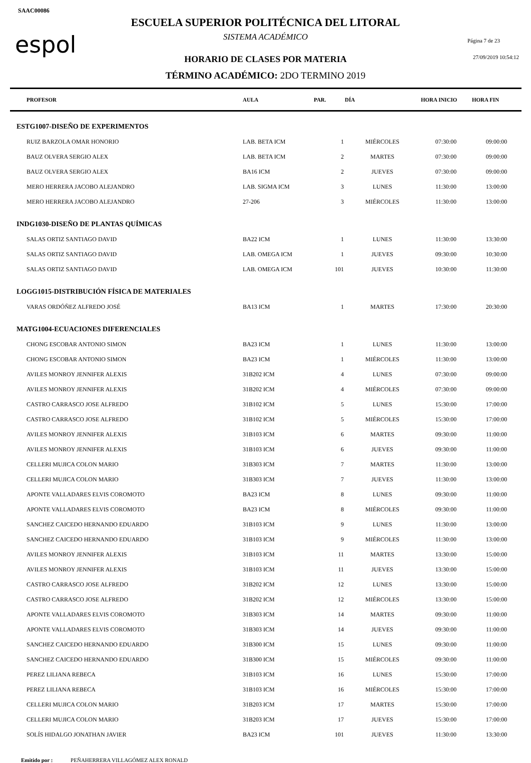SAAC00086
espol
ESCUELA SUPERIOR POLITÉCNICA DEL LITORAL
SISTEMA ACADÉMICO Página 7 de 23
HORARIO DE CLASES POR MATERIA 27/09/2019 10:54:12
TÉRMINO ACADÉMICO: 2DO TERMINO 2019
| PROFESOR | AULA | PAR. | DÍA | HORA INICIO | HORA FIN |
| --- | --- | --- | --- | --- | --- |
| ESTG1007-DISEÑO DE EXPERIMENTOS | | | | | |
| RUIZ BARZOLA OMAR HONORIO | LAB. BETA ICM | 1 | MIÉRCOLES | 07:30:00 | 09:00:00 |
| BAUZ OLVERA SERGIO ALEX | LAB. BETA ICM | 2 | MARTES | 07:30:00 | 09:00:00 |
| BAUZ OLVERA SERGIO ALEX | BA16 ICM | 2 | JUEVES | 07:30:00 | 09:00:00 |
| MERO HERRERA JACOBO ALEJANDRO | LAB. SIGMA ICM | 3 | LUNES | 11:30:00 | 13:00:00 |
| MERO HERRERA JACOBO ALEJANDRO | 27-206 | 3 | MIÉRCOLES | 11:30:00 | 13:00:00 |
| INDG1030-DISEÑO DE PLANTAS QUÍMICAS | | | | | |
| SALAS ORTIZ SANTIAGO DAVID | BA22 ICM | 1 | LUNES | 11:30:00 | 13:30:00 |
| SALAS ORTIZ SANTIAGO DAVID | LAB. OMEGA ICM | 1 | JUEVES | 09:30:00 | 10:30:00 |
| SALAS ORTIZ SANTIAGO DAVID | LAB. OMEGA ICM | 101 | JUEVES | 10:30:00 | 11:30:00 |
| LOGG1015-DISTRIBUCIÓN FÍSICA DE MATERIALES | | | | | |
| VARAS ORDÓÑEZ ALFREDO JOSÉ | BA13 ICM | 1 | MARTES | 17:30:00 | 20:30:00 |
| MATG1004-ECUACIONES DIFERENCIALES | | | | | |
| CHONG ESCOBAR ANTONIO SIMON | BA23 ICM | 1 | LUNES | 11:30:00 | 13:00:00 |
| CHONG ESCOBAR ANTONIO SIMON | BA23 ICM | 1 | MIÉRCOLES | 11:30:00 | 13:00:00 |
| AVILES MONROY JENNIFER ALEXIS | 31B202 ICM | 4 | LUNES | 07:30:00 | 09:00:00 |
| AVILES MONROY JENNIFER ALEXIS | 31B202 ICM | 4 | MIÉRCOLES | 07:30:00 | 09:00:00 |
| CASTRO CARRASCO JOSE ALFREDO | 31B102 ICM | 5 | LUNES | 15:30:00 | 17:00:00 |
| CASTRO CARRASCO JOSE ALFREDO | 31B102 ICM | 5 | MIÉRCOLES | 15:30:00 | 17:00:00 |
| AVILES MONROY JENNIFER ALEXIS | 31B103 ICM | 6 | MARTES | 09:30:00 | 11:00:00 |
| AVILES MONROY JENNIFER ALEXIS | 31B103 ICM | 6 | JUEVES | 09:30:00 | 11:00:00 |
| CELLERI MUJICA COLON MARIO | 31B303 ICM | 7 | MARTES | 11:30:00 | 13:00:00 |
| CELLERI MUJICA COLON MARIO | 31B303 ICM | 7 | JUEVES | 11:30:00 | 13:00:00 |
| APONTE VALLADARES ELVIS COROMOTO | BA23 ICM | 8 | LUNES | 09:30:00 | 11:00:00 |
| APONTE VALLADARES ELVIS COROMOTO | BA23 ICM | 8 | MIÉRCOLES | 09:30:00 | 11:00:00 |
| SANCHEZ CAICEDO HERNANDO EDUARDO | 31B103 ICM | 9 | LUNES | 11:30:00 | 13:00:00 |
| SANCHEZ CAICEDO HERNANDO EDUARDO | 31B103 ICM | 9 | MIÉRCOLES | 11:30:00 | 13:00:00 |
| AVILES MONROY JENNIFER ALEXIS | 31B103 ICM | 11 | MARTES | 13:30:00 | 15:00:00 |
| AVILES MONROY JENNIFER ALEXIS | 31B103 ICM | 11 | JUEVES | 13:30:00 | 15:00:00 |
| CASTRO CARRASCO JOSE ALFREDO | 31B202 ICM | 12 | LUNES | 13:30:00 | 15:00:00 |
| CASTRO CARRASCO JOSE ALFREDO | 31B202 ICM | 12 | MIÉRCOLES | 13:30:00 | 15:00:00 |
| APONTE VALLADARES ELVIS COROMOTO | 31B303 ICM | 14 | MARTES | 09:30:00 | 11:00:00 |
| APONTE VALLADARES ELVIS COROMOTO | 31B303 ICM | 14 | JUEVES | 09:30:00 | 11:00:00 |
| SANCHEZ CAICEDO HERNANDO EDUARDO | 31B300 ICM | 15 | LUNES | 09:30:00 | 11:00:00 |
| SANCHEZ CAICEDO HERNANDO EDUARDO | 31B300 ICM | 15 | MIÉRCOLES | 09:30:00 | 11:00:00 |
| PEREZ LILIANA REBECA | 31B103 ICM | 16 | LUNES | 15:30:00 | 17:00:00 |
| PEREZ LILIANA REBECA | 31B103 ICM | 16 | MIÉRCOLES | 15:30:00 | 17:00:00 |
| CELLERI MUJICA COLON MARIO | 31B203 ICM | 17 | MARTES | 15:30:00 | 17:00:00 |
| CELLERI MUJICA COLON MARIO | 31B203 ICM | 17 | JUEVES | 15:30:00 | 17:00:00 |
| SOLÍS HIDALGO JONATHAN JAVIER | BA23 ICM | 101 | JUEVES | 11:30:00 | 13:30:00 |
Emitido por : PEÑAHERRERA VILLAGÓMEZ ALEX RONALD